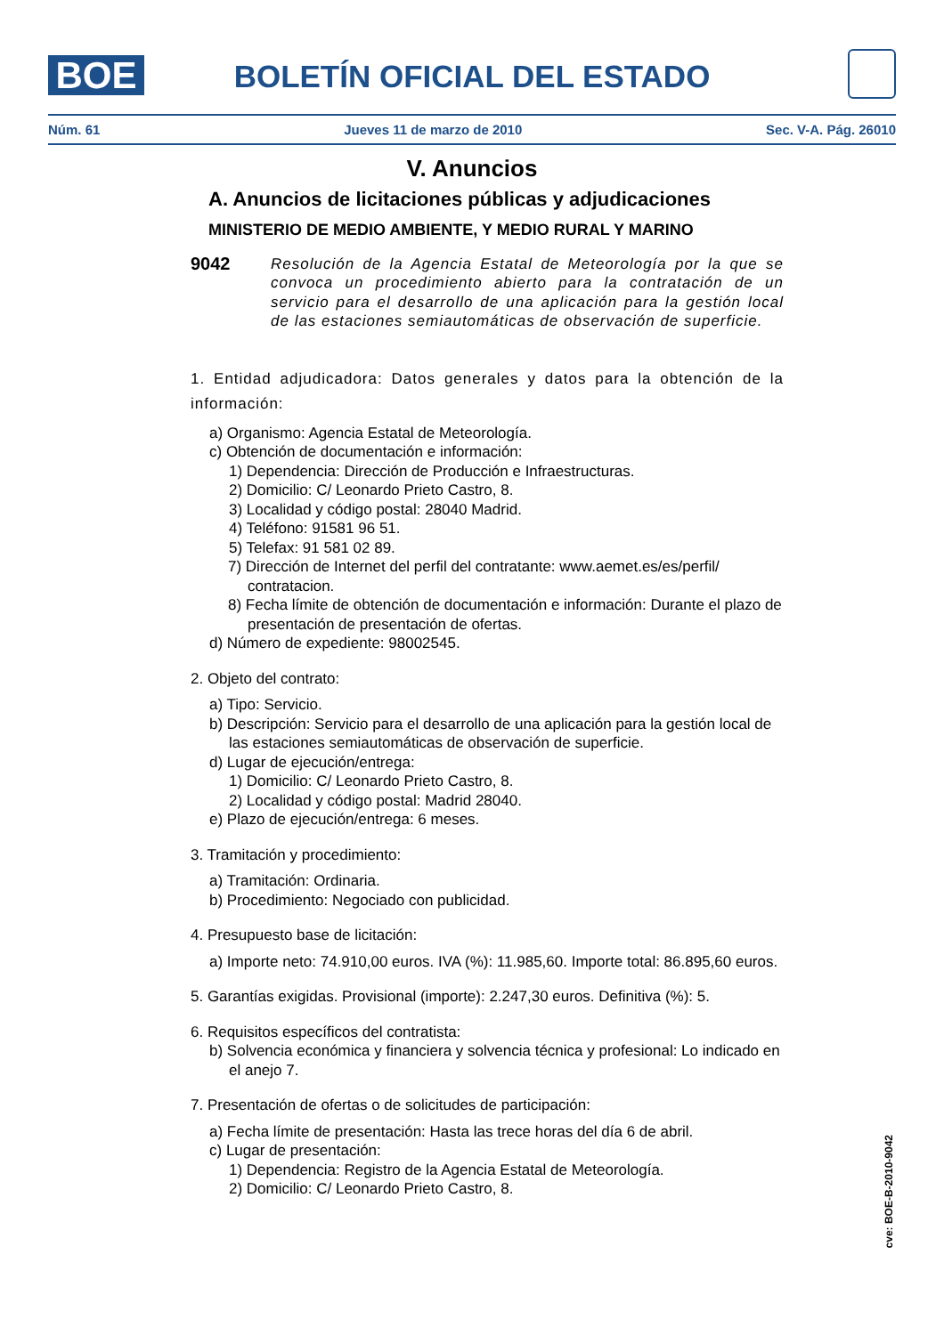BOE
BOLETÍN OFICIAL DEL ESTADO
Núm. 61 Jueves 11 de marzo de 2010 Sec. V-A. Pág. 26010
V. Anuncios
A. Anuncios de licitaciones públicas y adjudicaciones
MINISTERIO DE MEDIO AMBIENTE, Y MEDIO RURAL Y MARINO
9042 Resolución de la Agencia Estatal de Meteorología por la que se convoca un procedimiento abierto para la contratación de un servicio para el desarrollo de una aplicación para la gestión local de las estaciones semiautomáticas de observación de superficie.
1. Entidad adjudicadora: Datos generales y datos para la obtención de la información:
a) Organismo: Agencia Estatal de Meteorología.
c) Obtención de documentación e información:
1) Dependencia: Dirección de Producción e Infraestructuras.
2) Domicilio: C/ Leonardo Prieto Castro, 8.
3) Localidad y código postal: 28040 Madrid.
4) Teléfono: 91581 96 51.
5) Telefax: 91 581 02 89.
7) Dirección de Internet del perfil del contratante: www.aemet.es/es/perfil/ contratacion.
8) Fecha límite de obtención de documentación e información: Durante el plazo de presentación de presentación de ofertas.
d) Número de expediente: 98002545.
2. Objeto del contrato:
a) Tipo: Servicio.
b) Descripción: Servicio para el desarrollo de una aplicación para la gestión local de las estaciones semiautomáticas de observación de superficie.
d) Lugar de ejecución/entrega:
1) Domicilio: C/ Leonardo Prieto Castro, 8.
2) Localidad y código postal: Madrid 28040.
e) Plazo de ejecución/entrega: 6 meses.
3. Tramitación y procedimiento:
a) Tramitación: Ordinaria.
b) Procedimiento: Negociado con publicidad.
4. Presupuesto base de licitación:
a) Importe neto: 74.910,00 euros. IVA (%): 11.985,60. Importe total: 86.895,60 euros.
5. Garantías exigidas. Provisional (importe): 2.247,30 euros. Definitiva (%): 5.
6. Requisitos específicos del contratista:
b) Solvencia económica y financiera y solvencia técnica y profesional: Lo indicado en el anejo 7.
7. Presentación de ofertas o de solicitudes de participación:
a) Fecha límite de presentación: Hasta las trece horas del día 6 de abril.
c) Lugar de presentación:
1) Dependencia: Registro de la Agencia Estatal de Meteorología.
2) Domicilio: C/ Leonardo Prieto Castro, 8.
cve: BOE-B-2010-9042